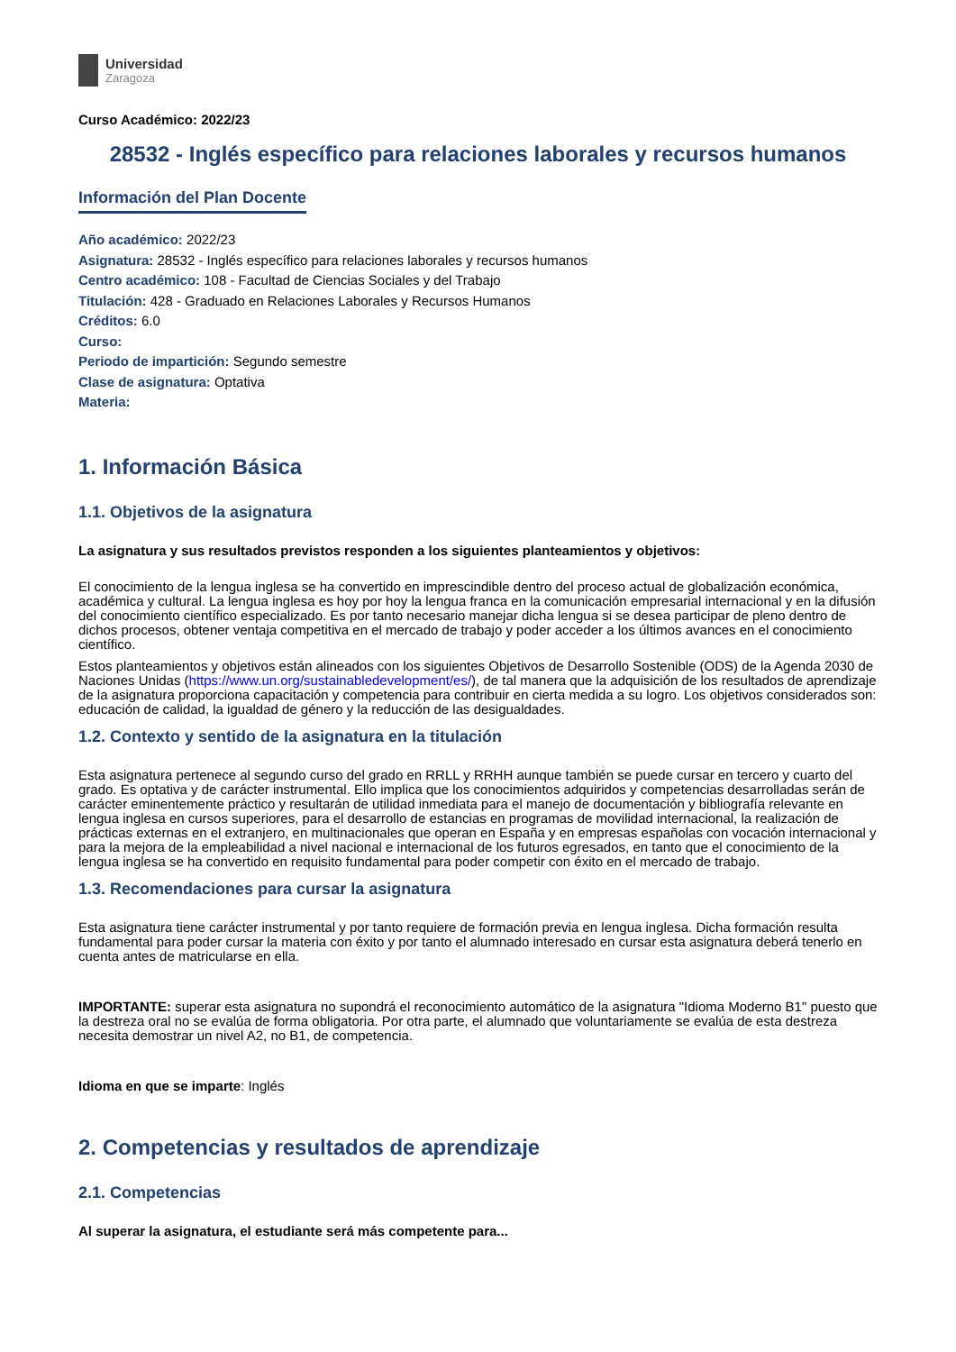Universidad
Zaragoza
Curso Académico: 2022/23
28532 - Inglés específico para relaciones laborales y recursos humanos
Información del Plan Docente
Año académico: 2022/23
Asignatura: 28532 - Inglés específico para relaciones laborales y recursos humanos
Centro académico: 108 - Facultad de Ciencias Sociales y del Trabajo
Titulación: 428 - Graduado en Relaciones Laborales y Recursos Humanos
Créditos: 6.0
Curso:
Periodo de impartición: Segundo semestre
Clase de asignatura: Optativa
Materia:
1. Información Básica
1.1. Objetivos de la asignatura
La asignatura y sus resultados previstos responden a los siguientes planteamientos y objetivos:
El conocimiento de la lengua inglesa se ha convertido en imprescindible dentro del proceso actual de globalización económica, académica y cultural. La lengua inglesa es hoy por hoy la lengua franca en la comunicación empresarial internacional y en la difusión del conocimiento científico especializado. Es por tanto necesario manejar dicha lengua si se desea participar de pleno dentro de dichos procesos, obtener ventaja competitiva en el mercado de trabajo y poder acceder a los últimos avances en el conocimiento científico.
Estos planteamientos y objetivos están alineados con los siguientes Objetivos de Desarrollo Sostenible (ODS) de la Agenda 2030 de Naciones Unidas (https://www.un.org/sustainabledevelopment/es/), de tal manera que la adquisición de los resultados de aprendizaje de la asignatura proporciona capacitación y competencia para contribuir en cierta medida a su logro. Los objetivos considerados son: educación de calidad, la igualdad de género y la reducción de las desigualdades.
1.2. Contexto y sentido de la asignatura en la titulación
Esta asignatura pertenece al segundo curso del grado en RRLL y RRHH aunque también se puede cursar en tercero y cuarto del grado. Es optativa y de carácter instrumental. Ello implica que los conocimientos adquiridos y competencias desarrolladas serán de carácter eminentemente práctico y resultarán de utilidad inmediata para el manejo de documentación y bibliografía relevante en lengua inglesa en cursos superiores, para el desarrollo de estancias en programas de movilidad internacional, la realización de prácticas externas en el extranjero, en multinacionales que operan en España y en empresas españolas con vocación internacional y para la mejora de la empleabilidad a nivel nacional e internacional de los futuros egresados, en tanto que el conocimiento de la lengua inglesa se ha convertido en requisito fundamental para poder competir con éxito en el mercado de trabajo.
1.3. Recomendaciones para cursar la asignatura
Esta asignatura tiene carácter instrumental y por tanto requiere de formación previa en lengua inglesa. Dicha formación resulta fundamental para poder cursar la materia con éxito y por tanto el alumnado interesado en cursar esta asignatura deberá tenerlo en cuenta antes de matricularse en ella.
IMPORTANTE: superar esta asignatura no supondrá el reconocimiento automático de la asignatura "Idioma Moderno B1" puesto que la destreza oral no se evalúa de forma obligatoria. Por otra parte, el alumnado que voluntariamente se evalúa de esta destreza necesita demostrar un nivel A2, no B1, de competencia.
Idioma en que se imparte: Inglés
2. Competencias y resultados de aprendizaje
2.1. Competencias
Al superar la asignatura, el estudiante será más competente para...